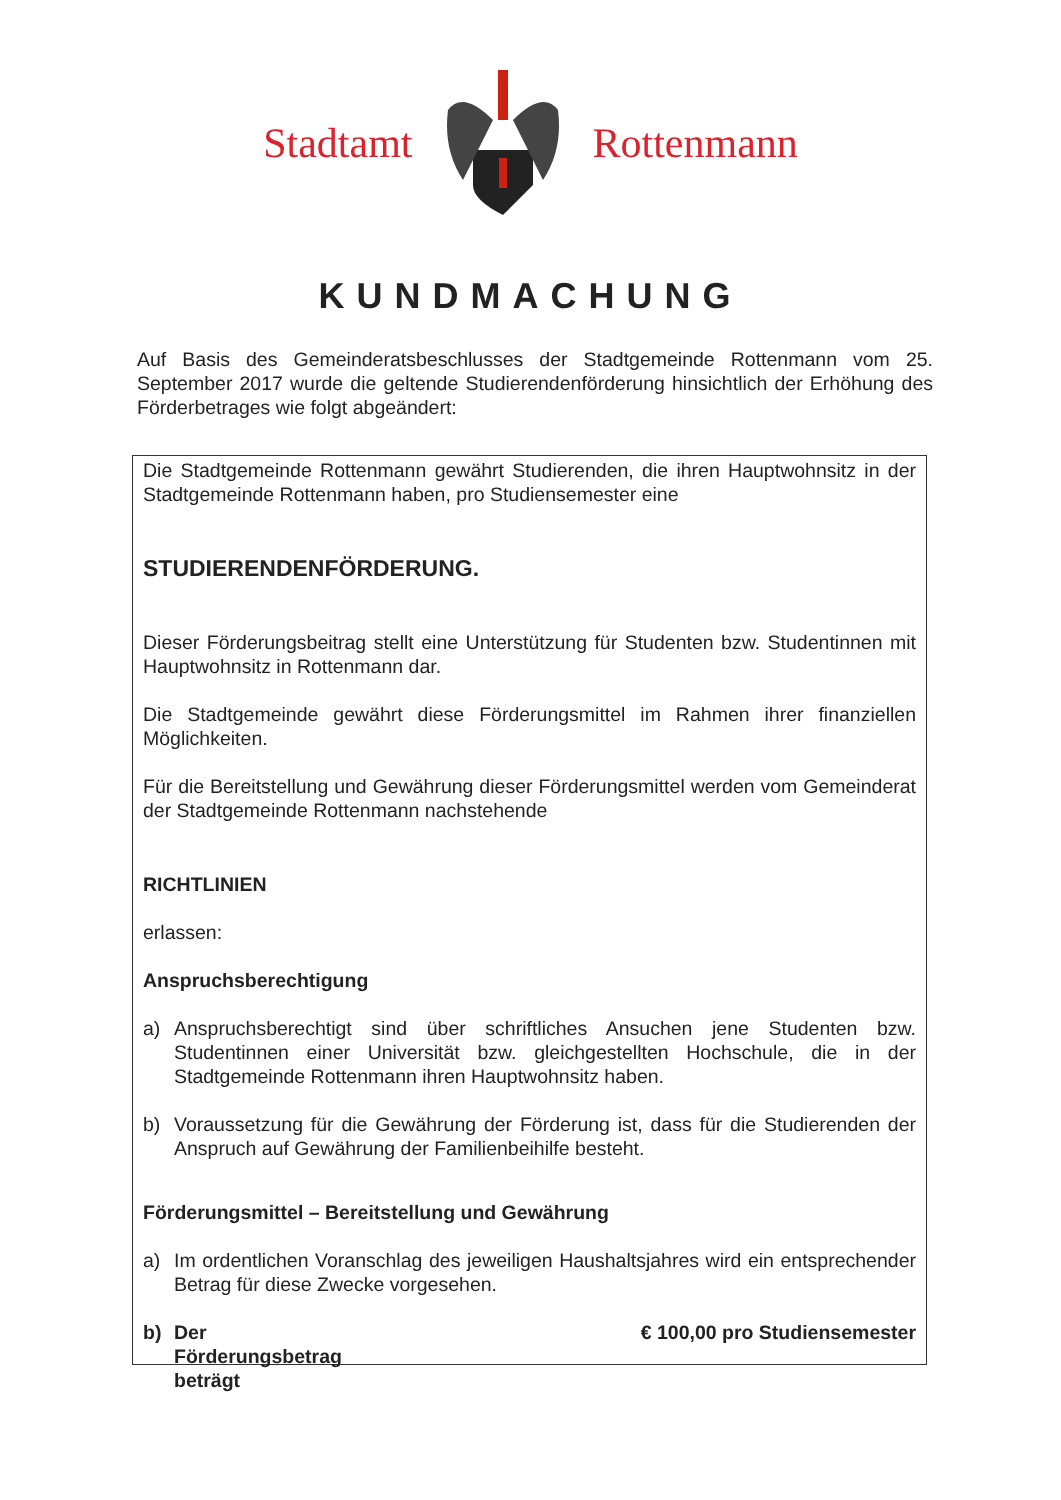Stadtamt Rottenmann
KUNDMACHUNG
Auf Basis des Gemeinderatsbeschlusses der Stadtgemeinde Rottenmann vom 25. September 2017 wurde die geltende Studierendenförderung hinsichtlich der Erhöhung des Förderbetrages wie folgt abgeändert:
Die Stadtgemeinde Rottenmann gewährt Studierenden, die ihren Hauptwohnsitz in der Stadtgemeinde Rottenmann haben, pro Studiensemester eine
STUDIERENDENFÖRDERUNG.
Dieser Förderungsbeitrag stellt eine Unterstützung für Studenten bzw. Studentinnen mit Hauptwohnsitz in Rottenmann dar.
Die Stadtgemeinde gewährt diese Förderungsmittel im Rahmen ihrer finanziellen Möglichkeiten.
Für die Bereitstellung und Gewährung dieser Förderungsmittel werden vom Gemeinderat der Stadtgemeinde Rottenmann nachstehende
RICHTLINIEN
erlassen:
Anspruchsberechtigung
a) Anspruchsberechtigt sind über schriftliches Ansuchen jene Studenten bzw. Studentinnen einer Universität bzw. gleichgestellten Hochschule, die in der Stadtgemeinde Rottenmann ihren Hauptwohnsitz haben.
b) Voraussetzung für die Gewährung der Förderung ist, dass für die Studierenden der Anspruch auf Gewährung der Familienbeihilfe besteht.
Förderungsmittel – Bereitstellung und Gewährung
a) Im ordentlichen Voranschlag des jeweiligen Haushaltsjahres wird ein entsprechender Betrag für diese Zwecke vorgesehen.
b) Der Förderungsbetrag beträgt € 100,00 pro Studiensemester